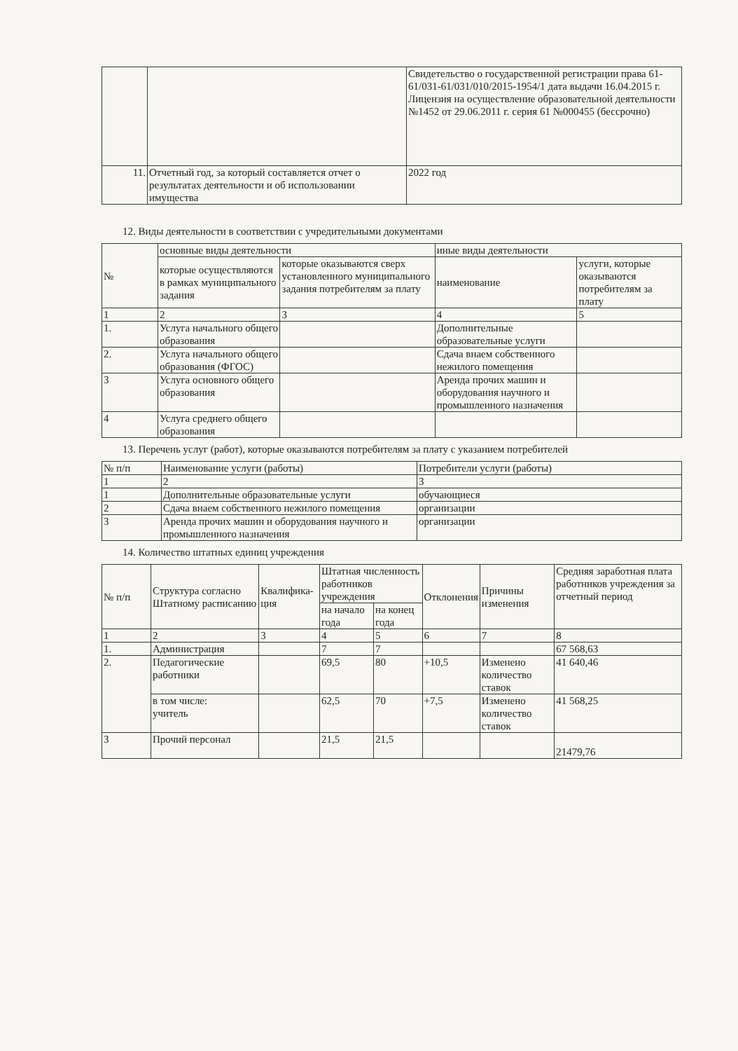| | | Свидетельство о государственной регистрации права 61-61/031-61/031/010/2015-1954/1 дата выдачи 16.04.2015 г. Лицензия на осуществление образовательной деятельности №1452 от 29.06.2011 г. серия 61 №000455 (бессрочно) |
| 11. | Отчетный год, за который составляется отчет о результатах деятельности и об использовании имущества | 2022 год |
12. Виды деятельности в соответствии с учредительными документами
| № | основные виды деятельности | | иные виды деятельности | |
| --- | --- | --- | --- | --- |
| | которые осуществляются в рамках муниципального задания | которые оказываются сверх установленного муниципального задания потребителям за плату | наименование | услуги, которые оказываются потребителям за плату |
| 1 | 2 | 3 | 4 | 5 |
| 1. | Услуга начального общего образования | | Дополнительные образовательные услуги | |
| 2. | Услуга начального общего образования (ФГОС) | | Сдача внаем собственного нежилого помещения | |
| 3 | Услуга основного общего образования | | Аренда прочих машин и оборудования научного и промышленного назначения | |
| 4 | Услуга среднего общего образования | | | |
13. Перечень услуг (работ), которые оказываются потребителям за плату с указанием потребителей
| № п/п | Наименование услуги (работы) | Потребители услуги (работы) |
| --- | --- | --- |
| 1 | 2 | 3 |
| 1 | Дополнительные образовательные услуги | обучающиеся |
| 2 | Сдача внаем собственного нежилого помещения | организации |
| 3 | Аренда прочих машин и оборудования научного и промышленного назначения | организации |
14. Количество штатных единиц учреждения
| № п/п | Структура согласно Штатному расписанию | Квалифика-ция | Штатная численность работников учреждения | | Отклонения | Причины изменения | Средняя заработная плата работников учреждения за отчетный период |
| --- | --- | --- | --- | --- | --- | --- | --- |
| | | | на начало года | на конец года | | | |
| 1 | 2 | 3 | 4 | 5 | 6 | 7 | 8 |
| 1. | Администрация | | 7 | 7 | | | 67 568,63 |
| 2. | Педагогические работники | | 69,5 | 80 | +10,5 | Изменено количество ставок | 41 640,46 |
| | в том числе: учитель | | 62,5 | 70 | +7,5 | Изменено количество ставок | 41 568,25 |
| 3 | Прочий персонал | | 21,5 | 21,5 | | | 21479,76 |